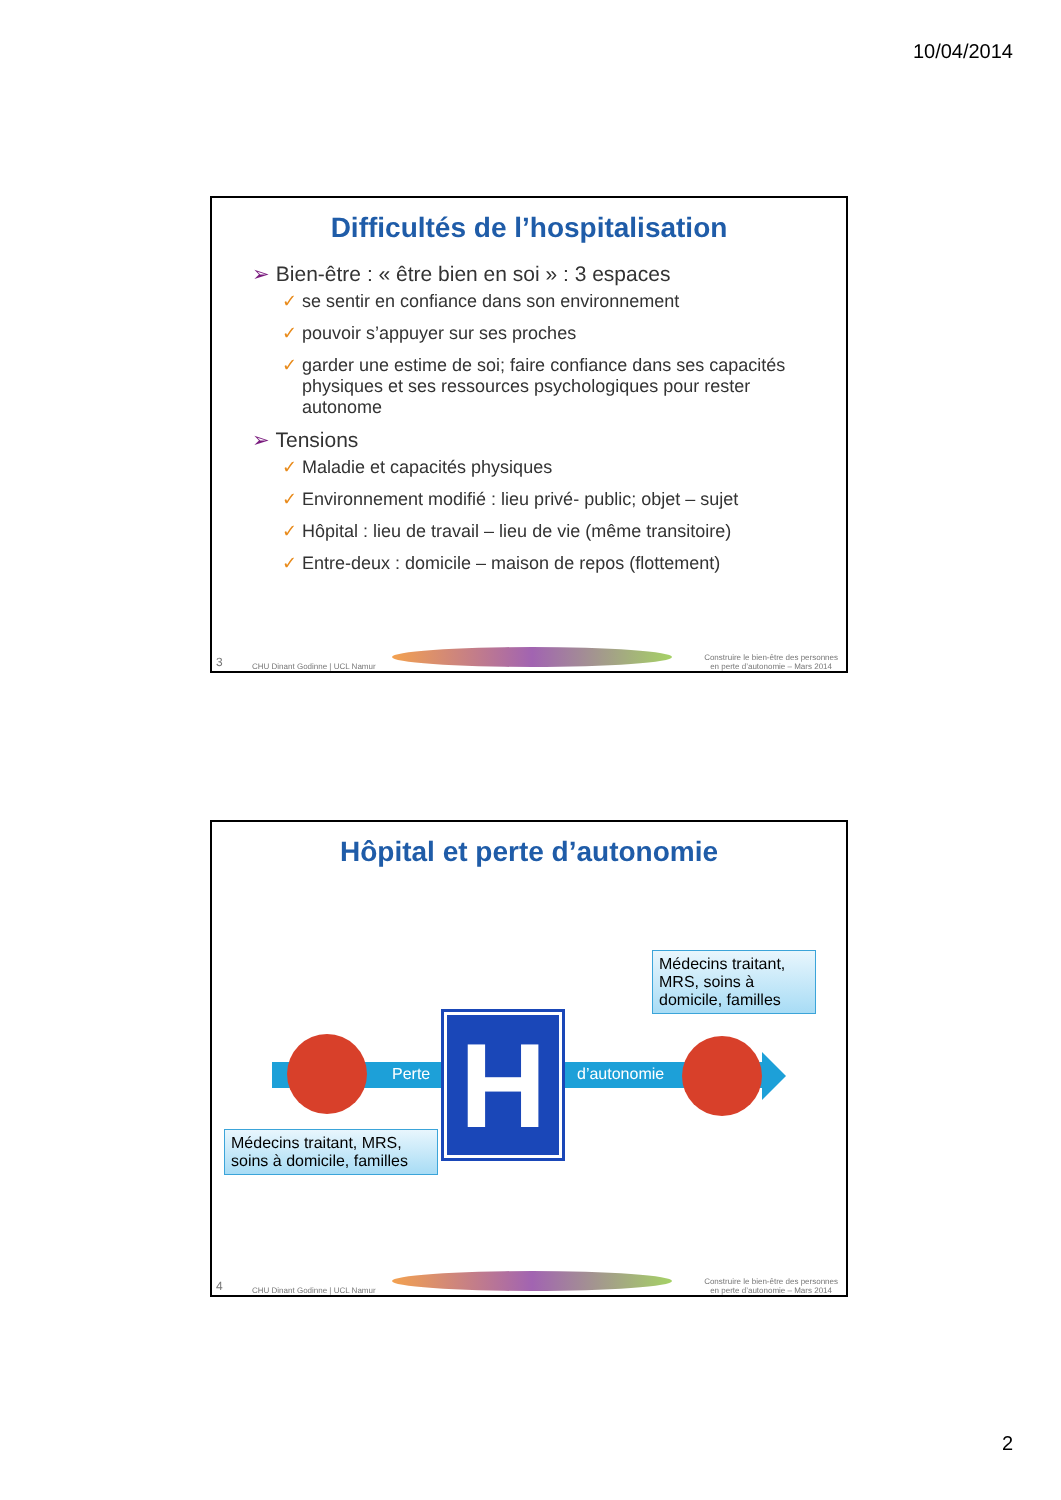10/04/2014
Difficultés de l’hospitalisation
➢ Bien-être : « être bien en soi » : 3 espaces
✓ se sentir en confiance dans son environnement
✓ pouvoir s’appuyer sur ses proches
✓ garder une estime de soi; faire confiance dans ses capacités physiques et ses ressources psychologiques pour rester autonome
➢ Tensions
✓ Maladie et capacités physiques
✓ Environnement modifié : lieu privé- public; objet – sujet
✓ Hôpital : lieu de travail – lieu de vie (même transitoire)
✓ Entre-deux : domicile – maison de repos (flottement)
3 CHU Dinant Godinne | UCL Namur
Construire le bien-être des personnes
en perte d’autonomie – Mars 2014
Hôpital et perte d’autonomie
Perte d’autonomie
H
Médecins traitant, MRS, soins à domicile, familles
Médecins traitant, MRS, soins à domicile, familles
4 CHU Dinant Godinne | UCL Namur
Construire le bien-être des personnes
en perte d’autonomie – Mars 2014
2